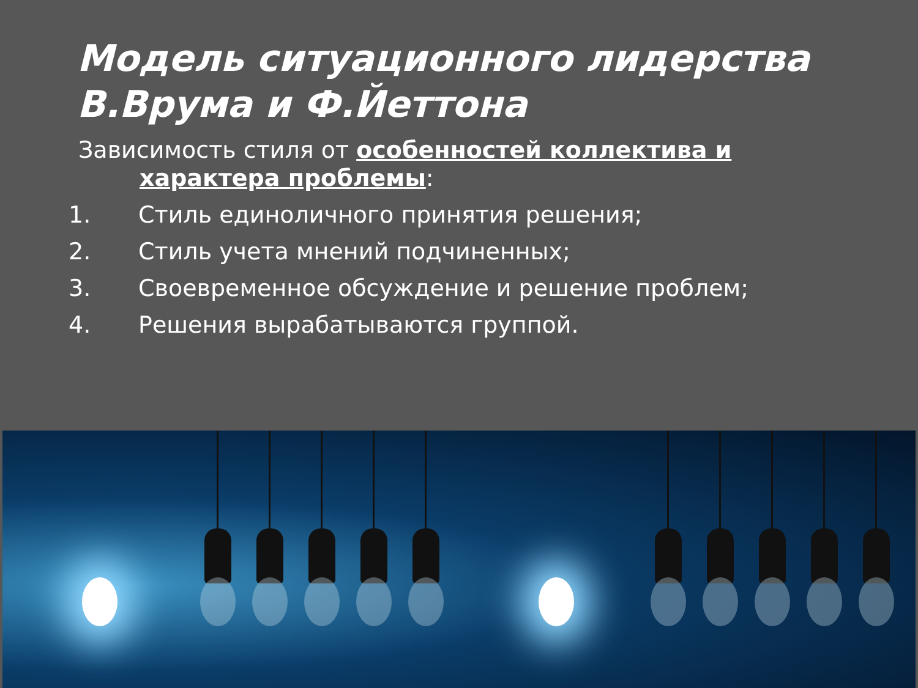Модель ситуационного лидерства
В.Врума и Ф.Йеттона
Зависимость стиля от особенностей коллектива и
характера проблемы:
1. Стиль единоличного принятия решения;
2. Стиль учета мнений подчиненных;
3. Своевременное обсуждение и решение проблем;
4. Решения вырабатываются группой.